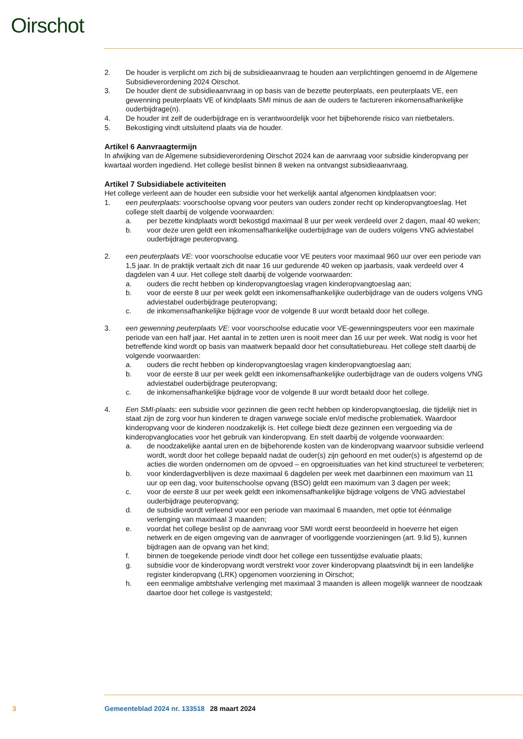Oirschot
2. De houder is verplicht om zich bij de subsidieaanvraag te houden aan verplichtingen genoemd in de Algemene Subsidieverordening 2024 Oirschot.
3. De houder dient de subsidieaanvraag in op basis van de bezette peuterplaats, een peuterplaats VE, een gewenning peuterplaats VE of kindplaats SMI minus de aan de ouders te factureren inkomensafhankelijke ouderbijdrage(n).
4. De houder int zelf de ouderbijdrage en is verantwoordelijk voor het bijbehorende risico van nietbetalers.
5. Bekostiging vindt uitsluitend plaats via de houder.
Artikel 6 Aanvraagtermijn
In afwijking van de Algemene subsidieverordening Oirschot 2024 kan de aanvraag voor subsidie kinderopvang per kwartaal worden ingediend. Het college beslist binnen 8 weken na ontvangst subsidieaanvraag.
Artikel 7 Subsidiabele activiteiten
Het college verleent aan de houder een subsidie voor het werkelijk aantal afgenomen kindplaatsen voor:
1. een peuterplaats: voorschoolse opvang voor peuters van ouders zonder recht op kinderopvangtoeslag. Het college stelt daarbij de volgende voorwaarden:
a. per bezette kindplaats wordt bekostigd maximaal 8 uur per week verdeeld over 2 dagen, maal 40 weken;
b. voor deze uren geldt een inkomensafhankelijke ouderbijdrage van de ouders volgens VNG adviestabel ouderbijdrage peuteropvang.
2. een peuterplaats VE: voor voorschoolse educatie voor VE peuters voor maximaal 960 uur over een periode van 1,5 jaar. In de praktijk vertaalt zich dit naar 16 uur gedurende 40 weken op jaarbasis, vaak verdeeld over 4 dagdelen van 4 uur. Het college stelt daarbij de volgende voorwaarden:
a. ouders die recht hebben op kinderopvangtoeslag vragen kinderopvangtoeslag aan;
b. voor de eerste 8 uur per week geldt een inkomensafhankelijke ouderbijdrage van de ouders volgens VNG adviestabel ouderbijdrage peuteropvang;
c. de inkomensafhankelijke bijdrage voor de volgende 8 uur wordt betaald door het college.
3. een gewenning peuterplaats VE: voor voorschoolse educatie voor VE-gewenningspeuters voor een maximale periode van een half jaar. Het aantal in te zetten uren is nooit meer dan 16 uur per week. Wat nodig is voor het betreffende kind wordt op basis van maatwerk bepaald door het consultatiebureau. Het college stelt daarbij de volgende voorwaarden:
a. ouders die recht hebben op kinderopvangtoeslag vragen kinderopvangtoeslag aan;
b. voor de eerste 8 uur per week geldt een inkomensafhankelijke ouderbijdrage van de ouders volgens VNG adviestabel ouderbijdrage peuteropvang;
c. de inkomensafhankelijke bijdrage voor de volgende 8 uur wordt betaald door het college.
4. Een SMI-plaats: een subsidie voor gezinnen die geen recht hebben op kinderopvangtoeslag, die tijdelijk niet in staat zijn de zorg voor hun kinderen te dragen vanwege sociale en/of medische problematiek. Waardoor kinderopvang voor de kinderen noodzakelijk is. Het college biedt deze gezinnen een vergoeding via de kinderopvanglocaties voor het gebruik van kinderopvang. En stelt daarbij de volgende voorwaarden:
a. de noodzakelijke aantal uren en de bijbehorende kosten van de kinderopvang waarvoor subsidie verleend wordt, wordt door het college bepaald nadat de ouder(s) zijn gehoord en met ouder(s) is afgestemd op de acties die worden ondernomen om de opvoed – en opgroeisituaties van het kind structureel te verbeteren;
b. voor kinderdagverblijven is deze maximaal 6 dagdelen per week met daarbinnen een maximum van 11 uur op een dag, voor buitenschoolse opvang (BSO) geldt een maximum van 3 dagen per week;
c. voor de eerste 8 uur per week geldt een inkomensafhankelijke bijdrage volgens de VNG adviestabel ouderbijdrage peuteropvang;
d. de subsidie wordt verleend voor een periode van maximaal 6 maanden, met optie tot éénmalige verlenging van maximaal 3 maanden;
e. voordat het college beslist op de aanvraag voor SMI wordt eerst beoordeeld in hoeverre het eigen netwerk en de eigen omgeving van de aanvrager of voorliggende voorzieningen (art. 9.lid 5), kunnen bijdragen aan de opvang van het kind;
f. binnen de toegekende periode vindt door het college een tussentijdse evaluatie plaats;
g. subsidie voor de kinderopvang wordt verstrekt voor zover kinderopvang plaatsvindt bij in een landelijke register kinderopvang (LRK) opgenomen voorziening in Oirschot;
h. een eenmalige ambtshalve verlenging met maximaal 3 maanden is alleen mogelijk wanneer de noodzaak daartoe door het college is vastgesteld;
3 Gemeenteblad 2024 nr. 133518 28 maart 2024